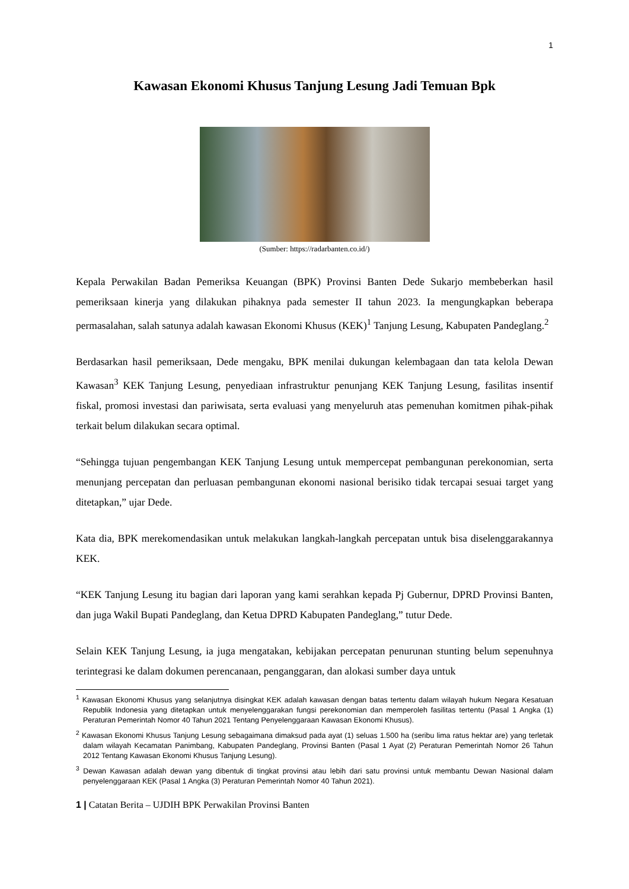1
Kawasan Ekonomi Khusus Tanjung Lesung Jadi Temuan Bpk
(Sumber: https://radarbanten.co.id/)
Kepala Perwakilan Badan Pemeriksa Keuangan (BPK) Provinsi Banten Dede Sukarjo membeberkan hasil pemeriksaan kinerja yang dilakukan pihaknya pada semester II tahun 2023. Ia mengungkapkan beberapa permasalahan, salah satunya adalah kawasan Ekonomi Khusus (KEK)<sup>1</sup> Tanjung Lesung, Kabupaten Pandeglang.<sup>2</sup>
Berdasarkan hasil pemeriksaan, Dede mengaku, BPK menilai dukungan kelembagaan dan tata kelola Dewan Kawasan<sup>3</sup> KEK Tanjung Lesung, penyediaan infrastruktur penunjang KEK Tanjung Lesung, fasilitas insentif fiskal, promosi investasi dan pariwisata, serta evaluasi yang menyeluruh atas pemenuhan komitmen pihak-pihak terkait belum dilakukan secara optimal.
“Sehingga tujuan pengembangan KEK Tanjung Lesung untuk mempercepat pembangunan perekonomian, serta menunjang percepatan dan perluasan pembangunan ekonomi nasional berisiko tidak tercapai sesuai target yang ditetapkan,” ujar Dede.
Kata dia, BPK merekomendasikan untuk melakukan langkah-langkah percepatan untuk bisa diselenggarakannya KEK.
“KEK Tanjung Lesung itu bagian dari laporan yang kami serahkan kepada Pj Gubernur, DPRD Provinsi Banten, dan juga Wakil Bupati Pandeglang, dan Ketua DPRD Kabupaten Pandeglang,” tutur Dede.
Selain KEK Tanjung Lesung, ia juga mengatakan, kebijakan percepatan penurunan stunting belum sepenuhnya terintegrasi ke dalam dokumen perencanaan, penganggaran, dan alokasi sumber daya untuk
<sup>1</sup> Kawasan Ekonomi Khusus yang selanjutnya disingkat KEK adalah kawasan dengan batas tertentu dalam wilayah hukum Negara Kesatuan Republik Indonesia yang ditetapkan untuk menyelenggarakan fungsi perekonomian dan memperoleh fasilitas tertentu (Pasal 1 Angka (1) Peraturan Pemerintah Nomor 40 Tahun 2021 Tentang Penyelenggaraan Kawasan Ekonomi Khusus).
<sup>2</sup> Kawasan Ekonomi Khusus Tanjung Lesung sebagaimana dimaksud pada ayat (1) seluas 1.500 ha (seribu lima ratus hektar are) yang terletak dalam wilayah Kecamatan Panimbang, Kabupaten Pandeglang, Provinsi Banten (Pasal 1 Ayat (2) Peraturan Pemerintah Nomor 26 Tahun 2012 Tentang Kawasan Ekonomi Khusus Tanjung Lesung).
<sup>3</sup> Dewan Kawasan adalah dewan yang dibentuk di tingkat provinsi atau lebih dari satu provinsi untuk membantu Dewan Nasional dalam penyelenggaraan KEK (Pasal 1 Angka (3) Peraturan Pemerintah Nomor 40 Tahun 2021).
1 | Catatan Berita – UJDIH BPK Perwakilan Provinsi Banten